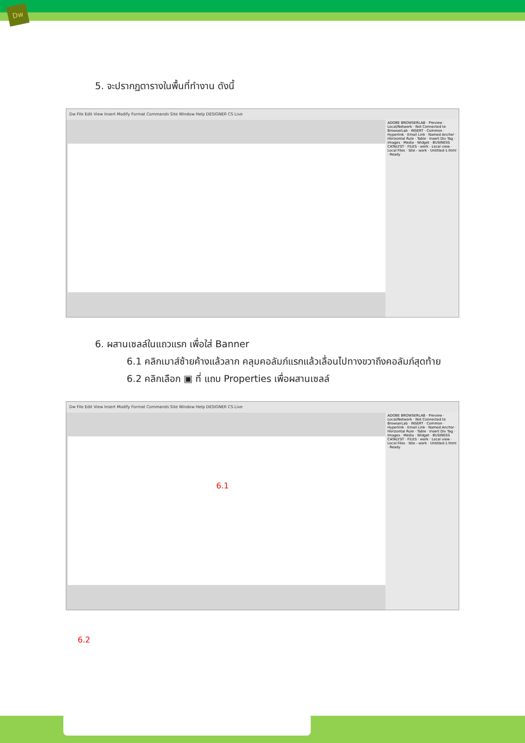Dw
5. จะปรากฏตารางในพื้นที่ทำงาน ดังนี้
Dw File Edit View Insert Modify Format Commands Site Window Help DESIGNER CS Live
ADOBE BROWSERLAB · Preview · Local/Network · Not Connected to BrowserLab · INSERT · Common · Hyperlink · Email Link · Named Anchor · Horizontal Rule · Table · Insert Div Tag · Images · Media · Widget · BUSINESS CATALYST · FILES · work · Local view · Local Files · Site - work · Untitled-1.html · Ready
6. ผสานเซลล์ในแถวแรก เพื่อใส่ Banner
6.1 คลิกเมาส์ซ้ายค้างแล้วลาก คลุมคอลัมภ์แรกแล้วเลื่อนไปทางขวาถึงคอลัมภ์สุดท้าย
6.2 คลิกเลือก ▣ ที่ แถบ Properties เพื่อผสานเซลล์
Dw File Edit View Insert Modify Format Commands Site Window Help DESIGNER CS Live
6.1
ADOBE BROWSERLAB · Preview · Local/Network · Not Connected to BrowserLab · INSERT · Common · Hyperlink · Email Link · Named Anchor · Horizontal Rule · Table · Insert Div Tag · Images · Media · Widget · BUSINESS CATALYST · FILES · work · Local view · Local Files · Site - work · Untitled-1.html · Ready
6.2